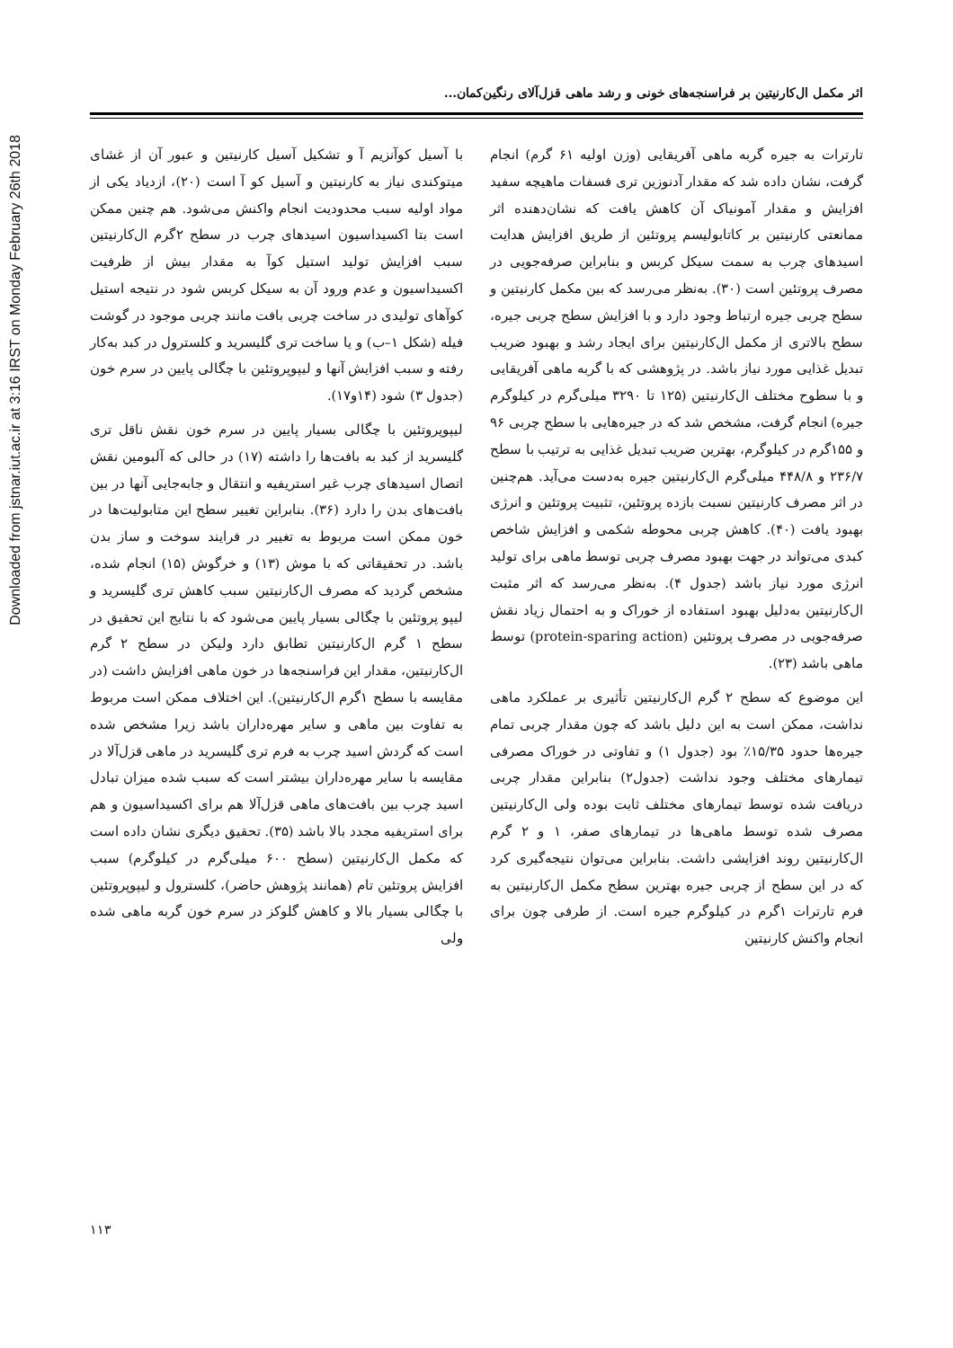Downloaded from jstnar.iut.ac.ir at 3:16 IRST on Monday February 26th 2018
اثر مکمل ال‌کارنیتین بر فراسنجه‌های خونی و رشد ماهی قزل‌آلای رنگین‌کمان...
تارترات به جیره گربه ماهی آفریقایی (وزن اولیه ۶۱ گرم) انجام گرفت، نشان داده شد که مقدار آدنوزین تری فسفات ماهیچه سفید افزایش و مقدار آمونیاک آن کاهش یافت که نشان‌دهنده اثر ممانعتی کارنیتین بر کاتابولیسم پروتئین از طریق افزایش هدایت اسیدهای چرب به سمت سیکل کربس و بنابراین صرفه‌جویی در مصرف پروتئین است (۳۰). به‌نظر می‌رسد که بین مکمل کارنیتین و سطح چربی جیره ارتباط وجود دارد و با افزایش سطح چربی جیره، سطح بالاتری از مکمل ال‌کارنیتین برای ایجاد رشد و بهبود ضریب تبدیل غذایی مورد نیاز باشد. در پژوهشی که با گربه ماهی آفریقایی و با سطوح مختلف ال‌کارنیتین (۱۲۵ تا ۳۲۹۰ میلی‌گرم در کیلوگرم جیره) انجام گرفت، مشخص شد که در جیره‌هایی با سطح چربی ۹۶ و ۱۵۵گرم در کیلوگرم، بهترین ضریب تبدیل غذایی به ترتیب با سطح ۲۳۶/۷ و ۴۴۸/۸ میلی‌گرم ال‌کارنیتین جیره به‌دست می‌آید. هم‌چنین در اثر مصرف کارنیتین نسبت بازده پروتئین، تثبیت پروتئین و انرژی بهبود یافت (۴۰). کاهش چربی محوطه شکمی و افزایش شاخص کبدی می‌تواند در جهت بهبود مصرف چربی توسط ماهی برای تولید انرژی مورد نیاز باشد (جدول ۴). به‌نظر می‌رسد که اثر مثبت ال‌کارنیتین به‌دلیل بهبود استفاده از خوراک و به احتمال زیاد نقش صرفه‌جویی در مصرف پروتئین (protein-sparing action) توسط ماهی باشد (۲۳).
این موضوع که سطح ۲ گرم ال‌کارنیتین تأثیری بر عملکرد ماهی نداشت، ممکن است به این دلیل باشد که چون مقدار چربی تمام جیره‌ها حدود ۱۵/۳۵٪ بود (جدول ۱) و تفاوتی در خوراک مصرفی تیمارهای مختلف وجود نداشت (جدول۲) بنابراین مقدار چربی دریافت شده توسط تیمارهای مختلف ثابت بوده ولی ال‌کارنیتین مصرف شده توسط ماهی‌ها در تیمارهای صفر، ۱ و ۲ گرم ال‌کارنیتین روند افزایشی داشت. بنابراین می‌توان نتیجه‌گیری کرد که در این سطح از چربی جیره بهترین سطح مکمل ال‌کارنیتین به فرم تارترات ۱گرم در کیلوگرم جیره است. از طرفی چون برای انجام واکنش کارنیتین
با آسیل کوآنزیم آ و تشکیل آسیل کارنیتین و عبور آن از غشای میتوکندی نیاز به کارنیتین و آسیل کو آ است (۲۰)، ازدیاد یکی از مواد اولیه سبب محدودیت انجام واکنش می‌شود. هم چنین ممکن است بتا اکسیداسیون اسیدهای چرب در سطح ۲گرم ال‌کارنیتین سبب افزایش تولید استیل کوآ به مقدار بیش از ظرفیت اکسیداسیون و عدم ورود آن به سیکل کربس شود در نتیجه استیل کوآهای تولیدی در ساخت چربی بافت مانند چربی موجود در گوشت فیله (شکل ۱–ب) و یا ساخت تری گلیسرید و کلسترول در کبد به‌کار رفته و سبب افزایش آنها و لیپوپروتئین با چگالی پایین در سرم خون (جدول ۳) شود (۱۴و۱۷).
لیپوپروتئین با چگالی بسیار پایین در سرم خون نقش ناقل تری گلیسرید از کبد به بافت‌ها را داشته (۱۷) در حالی که آلبومین نقش اتصال اسیدهای چرب غیر استریفیه و انتقال و جابه‌جایی آنها در بین بافت‌های بدن را دارد (۳۶). بنابراین تغییر سطح این متابولیت‌ها در خون ممکن است مربوط به تغییر در فرایند سوخت و ساز بدن باشد. در تحقیقاتی که با موش (۱۳) و خرگوش (۱۵) انجام شده، مشخص گردید که مصرف ال‌کارنیتین سبب کاهش تری گلیسرید و لیپو پروتئین با چگالی بسیار پایین می‌شود که با نتایج این تحقیق در سطح ۱ گرم ال‌کارنیتین تطابق دارد ولیکن در سطح ۲ گرم ال‌کارنیتین، مقدار این فراسنجه‌ها در خون ماهی افزایش داشت (در مقایسه با سطح ۱گرم ال‌کارنیتین). این اختلاف ممکن است مربوط به تفاوت بین ماهی و سایر مهره‌داران باشد زیرا مشخص شده است که گردش اسید چرب به فرم تری گلیسرید در ماهی قزل‌آلا در مقایسه با سایر مهره‌داران بیشتر است که سبب شده میزان تبادل اسید چرب بین بافت‌های ماهی قزل‌آلا هم برای اکسیداسیون و هم برای استریفیه مجدد بالا باشد (۳۵). تحقیق دیگری نشان داده است که مکمل ال‌کارنیتین (سطح ۶۰۰ میلی‌گرم در کیلوگرم) سبب افزایش پروتئین تام (همانند پژوهش حاضر)، کلسترول و لیپوپروتئین با چگالی بسیار بالا و کاهش گلوکز در سرم خون گربه ماهی شده ولی
۱۱۳